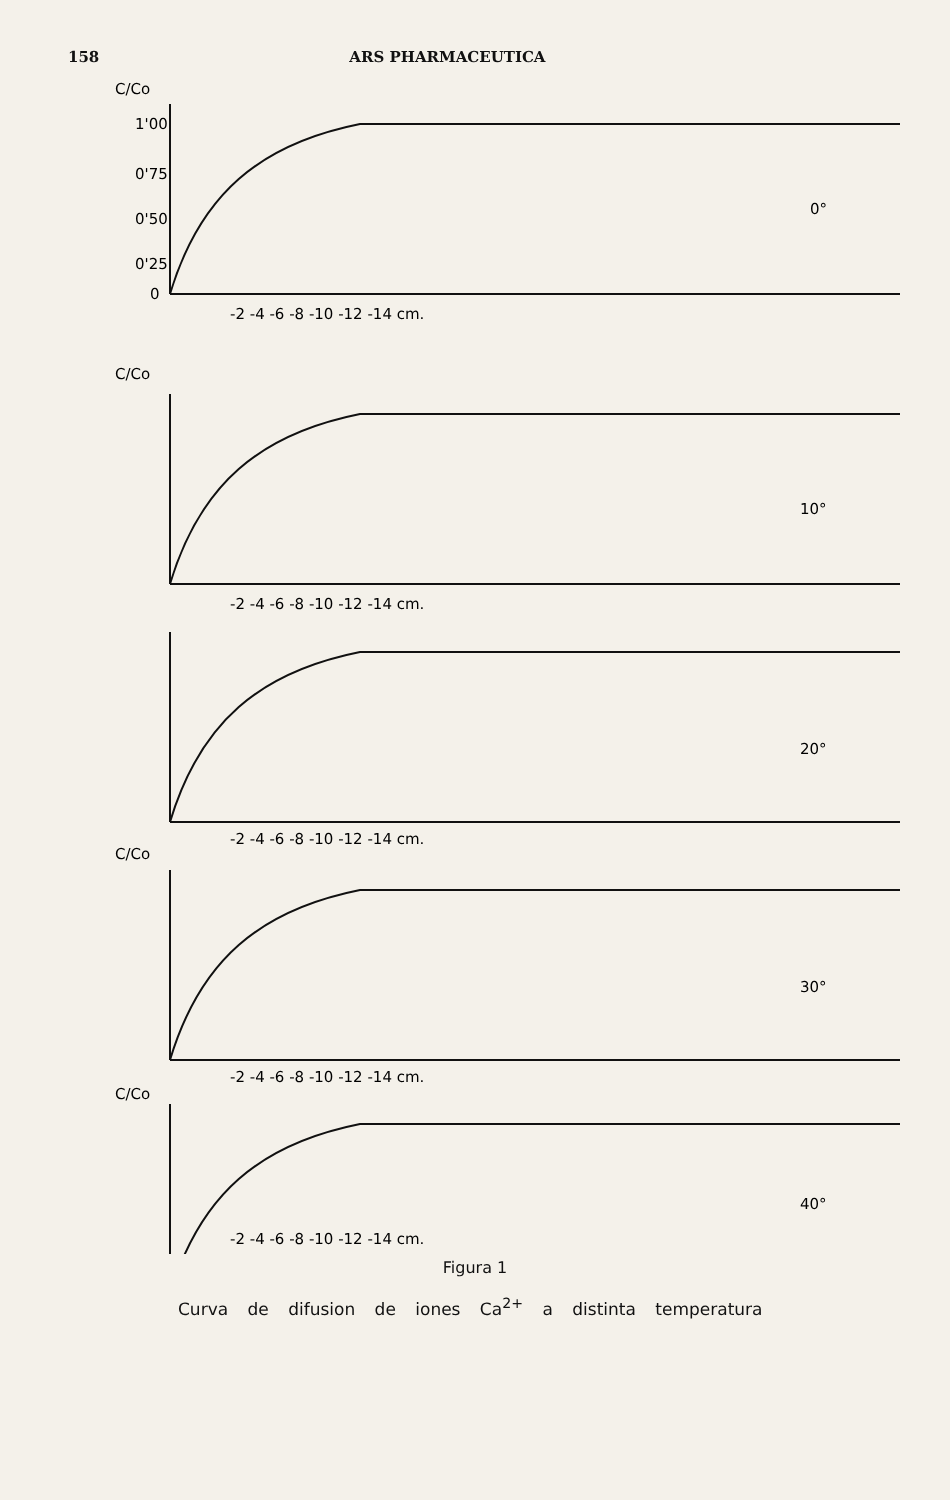158 ARS PHARMACEUTICA
C/Co
1'00
0'75
0'50
0'25
0
0°
-2 -4 -6 -8 -10 -12 -14 cm.
C/Co
10°
-2 -4 -6 -8 -10 -12 -14 cm.
20°
-2 -4 -6 -8 -10 -12 -14 cm.
C/Co
30°
-2 -4 -6 -8 -10 -12 -14 cm.
C/Co
40°
-2 -4 -6 -8 -10 -12 -14 cm.
Figura 1
Curva de difusion de iones Ca<sup>2+</sup> a distinta temperatura